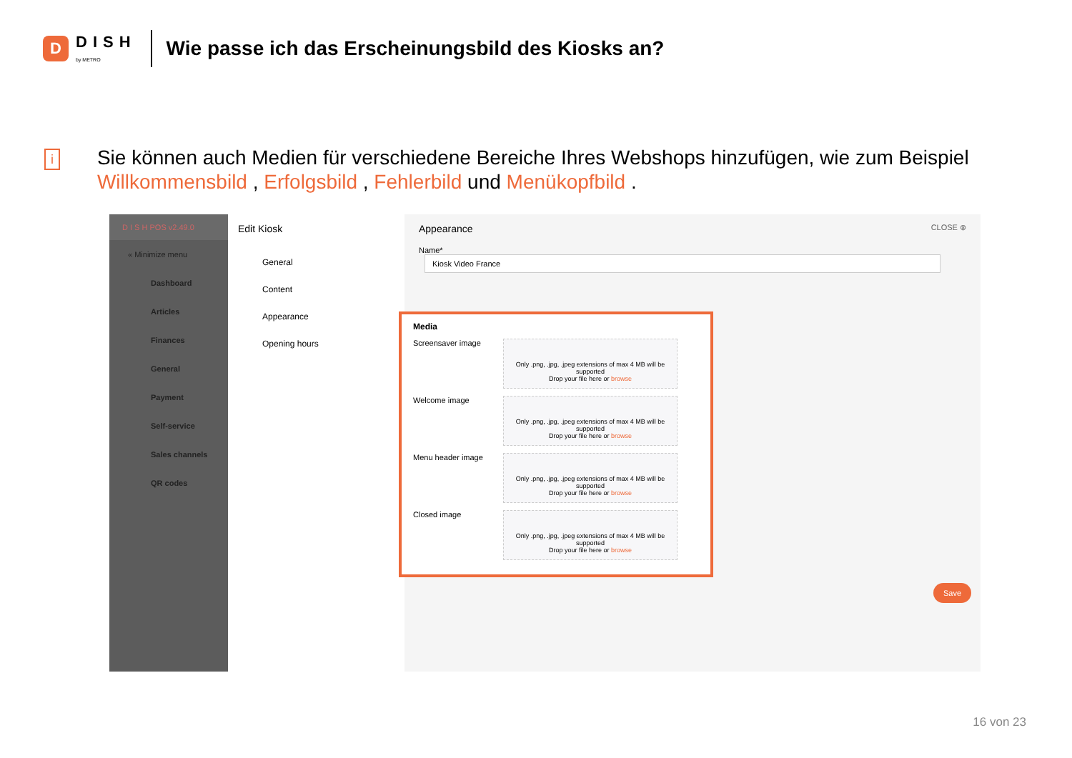D
DISH
by METRO
Wie passe ich das Erscheinungsbild des Kiosks an?
i
Sie können auch Medien für verschiedene Bereiche Ihres Webshops hinzufügen, wie zum Beispiel Willkommensbild , Erfolgsbild , Fehlerbild und Menükopfbild .
D I S H POS v2.49.0
« Minimize menu
Dashboard
Articles
Finances
General
Payment
Self-service
Sales channels
QR codes
Edit Kiosk
General
Content
Appearance
Opening hours
Appearance CLOSE ⊗
Name* Kiosk Video France
Media
Screensaver image
Only .png, .jpg, .jpeg extensions of max 4 MB will be supported
Drop your file here or browse
Welcome image
Only .png, .jpg, .jpeg extensions of max 4 MB will be supported
Drop your file here or browse
Menu header image
Only .png, .jpg, .jpeg extensions of max 4 MB will be supported
Drop your file here or browse
Closed image
Only .png, .jpg, .jpeg extensions of max 4 MB will be supported
Drop your file here or browse
Save
16 von 23